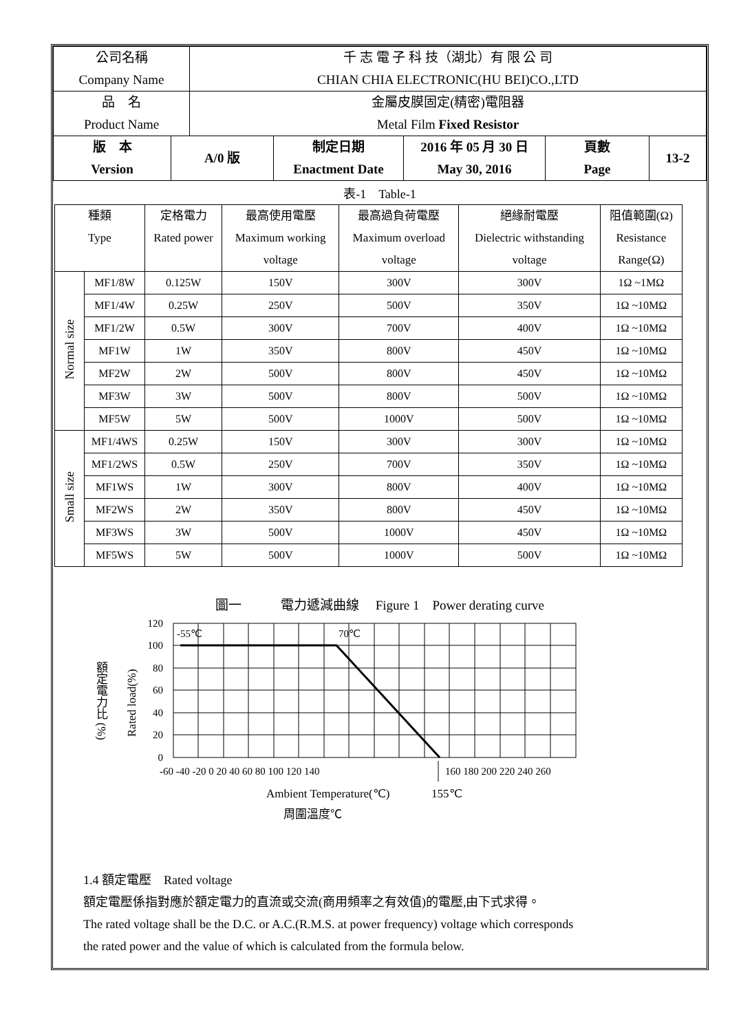| 公司名稱 Company Name | 千 志 電 子 科 技（湖北）有 限 公 司 CHIAN CHIA ELECTRONIC(HU BEI)CO.,LTD |
| 品 名 Product Name | 金屬皮膜固定(精密)電阻器 Metal Film Fixed Resistor |
| 版 本 Version | A/0 版 | 制定日期 Enactment Date | 2016 年 05 月 30 日 May 30, 2016 | 頁數 Page | 13-2 |
表-1　Table-1
| 種類 Type | | 定格電力 Rated power | 最高使用電壓 Maximum working voltage | 最高過負荷電壓 Maximum overload voltage | 絕緣耐電壓 Dielectric withstanding voltage | 阻值範圍(Ω) Resistance Range(Ω) |
| Normal size | MF1/8W | 0.125W | 150V | 300V | 300V | 1Ω ~1MΩ |
| | MF1/4W | 0.25W | 250V | 500V | 350V | 1Ω ~10MΩ |
| | MF1/2W | 0.5W | 300V | 700V | 400V | 1Ω ~10MΩ |
| | MF1W | 1W | 350V | 800V | 450V | 1Ω ~10MΩ |
| | MF2W | 2W | 500V | 800V | 450V | 1Ω ~10MΩ |
| | MF3W | 3W | 500V | 800V | 500V | 1Ω ~10MΩ |
| | MF5W | 5W | 500V | 1000V | 500V | 1Ω ~10MΩ |
| Small size | MF1/4WS | 0.25W | 150V | 300V | 300V | 1Ω ~10MΩ |
| | MF1/2WS | 0.5W | 250V | 700V | 350V | 1Ω ~10MΩ |
| | MF1WS | 1W | 300V | 800V | 400V | 1Ω ~10MΩ |
| | MF2WS | 2W | 350V | 800V | 450V | 1Ω ~10MΩ |
| | MF3WS | 3W | 500V | 1000V | 450V | 1Ω ~10MΩ |
| | MF5WS | 5W | 500V | 1000V | 500V | 1Ω ~10MΩ |
圖一　　　電力遞減曲線　 Figure 1　Power derating curve
額定電力比 (%)
Rated load(%)
-55℃
70℃
120
100
80
60
40
20
0
-60 -40 -20 0 20 40 60 80 100 120 140
160 180 200 220 240 260
Ambient Temperature(℃)
155℃
周圍溫度℃
1.4 額定電壓　Rated voltage
額定電壓係指對應於額定電力的直流或交流(商用頻率之有效值)的電壓,由下式求得。
The rated voltage shall be the D.C. or A.C.(R.M.S. at power frequency) voltage which corresponds
the rated power and the value of which is calculated from the formula below.